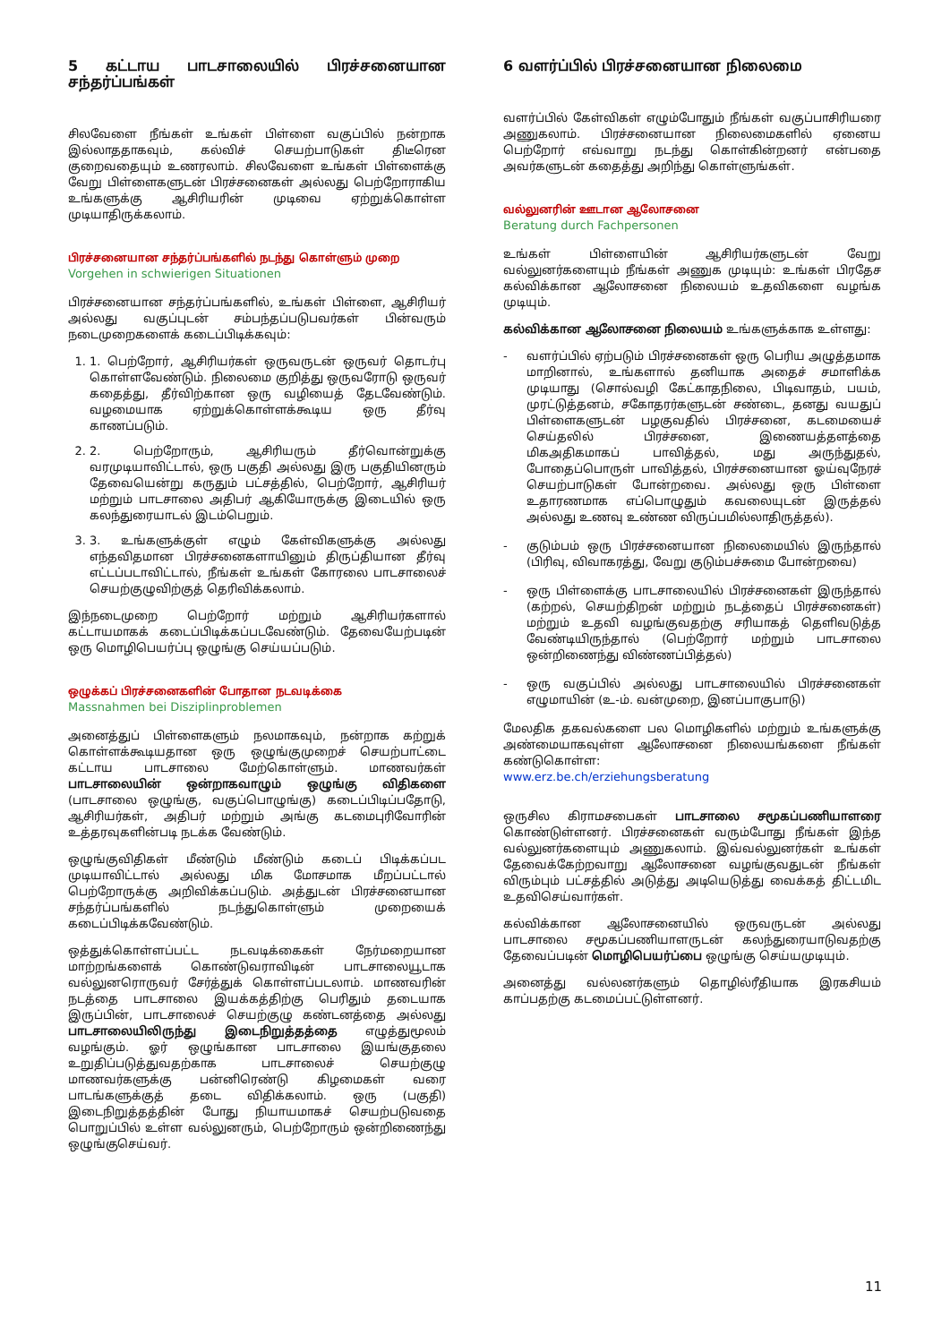5 கட்டாய பாடசாலையில் பிரச்சனையான சந்தர்ப்பங்கள்
சிலவேளை நீங்கள் உங்கள் பிள்ளை வகுப்பில் நன்றாக இல்லாததாகவும், கல்விச் செயற்பாடுகள் திடீரென குறைவதையும் உணரலாம். சிலவேளை உங்கள் பிள்ளைக்கு வேறு பிள்ளைகளுடன் பிரச்சனைகள் அல்லது பெற்றோராகிய உங்களுக்கு ஆசிரியரின் முடிவை ஏற்றுக்கொள்ள முடியாதிருக்கலாம்.
பிரச்சனையான சந்தர்ப்பங்களில் நடந்து கொள்ளும் முறை
Vorgehen in schwierigen Situationen
பிரச்சனையான சந்தர்ப்பங்களில், உங்கள் பிள்ளை, ஆசிரியர் அல்லது வகுப்புடன் சம்பந்தப்படுபவர்கள் பின்வரும் நடைமுறைகளைக் கடைப்பிடிக்கவும்:
1. 1. பெற்றோர், ஆசிரியர்கள் ஒருவருடன் ஒருவர் தொடர்பு கொள்ளவேண்டும். நிலைமை குறித்து ஒருவரோடு ஒருவர் கதைத்து, தீர்விற்கான ஒரு வழியைத் தேடவேண்டும். வழமையாக ஏற்றுக்கொள்ளக்கூடிய ஒரு தீர்வு காணப்படும்.
2. 2. பெற்றோரும், ஆசிரியரும் தீர்வொன்றுக்கு வரமுடியாவிட்டால், ஒரு பகுதி அல்லது இரு பகுதியினரும் தேவையென்று கருதும் பட்சத்தில், பெற்றோர், ஆசிரியர் மற்றும் பாடசாலை அதிபர் ஆகியோருக்கு இடையில் ஒரு கலந்துரையாடல் இடம்பெறும்.
3. 3. உங்களுக்குள் எழும் கேள்விகளுக்கு அல்லது எந்தவிதமான பிரச்சனைகளாயினும் திருப்தியான தீர்வு எட்டப்படாவிட்டால், நீங்கள் உங்கள் கோரலை பாடசாலைச் செயற்குழுவிற்குத் தெரிவிக்கலாம்.
இந்நடைமுறை பெற்றோர் மற்றும் ஆசிரியர்களால் கட்டாயமாகக் கடைப்பிடிக்கப்படவேண்டும். தேவையேற்படின் ஒரு மொழிபெயர்ப்பு ஒழுங்கு செய்யப்படும்.
ஒழுக்கப் பிரச்சனைகளின் போதான நடவடிக்கை
Massnahmen bei Disziplinproblemen
அனைத்துப் பிள்ளைகளும் நலமாகவும், நன்றாக கற்றுக் கொள்ளக்கூடியதான ஒரு ஒழுங்குமுறைச் செயற்பாட்டை கட்டாய பாடசாலை மேற்கொள்ளும். மாணவர்கள் பாடசாலையின் ஒன்றாகவாழும் ஒழுங்கு விதிகளை (பாடசாலை ஒழுங்கு, வகுப்பொழுங்கு) கடைப்பிடிப்பதோடு, ஆசிரியர்கள், அதிபர் மற்றும் அங்கு கடமைபுரிவோரின் உத்தரவுகளின்படி நடக்க வேண்டும்.
ஒழுங்குவிதிகள் மீண்டும் மீண்டும் கடைப் பிடிக்கப்பட முடியாவிட்டால் அல்லது மிக மோசமாக மீறப்பட்டால் பெற்றோருக்கு அறிவிக்கப்படும். அத்துடன் பிரச்சனையான சந்தர்ப்பங்களில் நடந்துகொள்ளும் முறையைக் கடைப்பிடிக்கவேண்டும்.
ஒத்துக்கொள்ளப்பட்ட நடவடிக்கைகள் நேர்மறையான மாற்றங்களைக் கொண்டுவராவிடின் பாடசாலையூடாக வல்லுனரொருவர் சேர்த்துக் கொள்ளப்படலாம். மாணவரின் நடத்தை பாடசாலை இயக்கத்திற்கு பெரிதும் தடையாக இருப்பின், பாடசாலைச் செயற்குழு கண்டனத்தை அல்லது பாடசாலையிலிருந்து இடைநிறுத்தத்தை எழுத்துமூலம் வழங்கும். ஓர் ஒழுங்கான பாடசாலை இயங்குதலை உறுதிப்படுத்துவதற்காக பாடசாலைச் செயற்குழு மாணவர்களுக்கு பன்னிரெண்டு கிழமைகள் வரை பாடங்களுக்குத் தடை விதிக்கலாம். ஒரு (பகுதி) இடைநிறுத்தத்தின் போது நியாயமாகச் செயற்படுவதை பொறுப்பில் உள்ள வல்லுனரும், பெற்றோரும் ஒன்றிணைந்து ஒழுங்குசெய்வர்.
6 வளர்ப்பில் பிரச்சனையான நிலைமை
வளர்ப்பில் கேள்விகள் எழும்போதும் நீங்கள் வகுப்பாசிரியரை அணுகலாம். பிரச்சனையான நிலைமைகளில் ஏனைய பெற்றோர் எவ்வாறு நடந்து கொள்கின்றனர் என்பதை அவர்களுடன் கதைத்து அறிந்து கொள்ளுங்கள்.
வல்லுனரின் ஊடான ஆலோசனை
Beratung durch Fachpersonen
உங்கள் பிள்ளையின் ஆசிரியர்களுடன் வேறு வல்லுனர்களையும் நீங்கள் அணுக முடியும்: உங்கள் பிரதேச கல்விக்கான ஆலோசனை நிலையம் உதவிகளை வழங்க முடியும்.
கல்விக்கான ஆலோசனை நிலையம் உங்களுக்காக உள்ளது:
- வளர்ப்பில் ஏற்படும் பிரச்சனைகள் ஒரு பெரிய அழுத்தமாக மாறினால், உங்களால் தனியாக அதைச் சமாளிக்க முடியாது (சொல்வழி கேட்காதநிலை, பிடிவாதம், பயம், முரட்டுத்தனம், சகோதரர்களுடன் சண்டை, தனது வயதுப் பிள்ளைகளுடன் பழகுவதில் பிரச்சனை, கடமையைச் செய்தலில் பிரச்சனை, இணையத்தளத்தை மிகஅதிகமாகப் பாவித்தல், மது அருந்துதல், போதைப்பொருள் பாவித்தல், பிரச்சனையான ஓய்வுநேரச் செயற்பாடுகள் போன்றவை. அல்லது ஒரு பிள்ளை உதாரணமாக எப்பொழுதும் கவலையுடன் இருத்தல் அல்லது உணவு உண்ண விருப்பமில்லாதிருத்தல்).
- குடும்பம் ஒரு பிரச்சனையான நிலைமையில் இருந்தால் (பிரிவு, விவாகரத்து, வேறு குடும்பச்சுமை போன்றவை)
- ஒரு பிள்ளைக்கு பாடசாலையில் பிரச்சனைகள் இருந்தால் (கற்றல், செயற்திறன் மற்றும் நடத்தைப் பிரச்சனைகள்) மற்றும் உதவி வழங்குவதற்கு சரியாகத் தெளிவடுத்த வேண்டியிருந்தால் (பெற்றோர் மற்றும் பாடசாலை ஒன்றிணைந்து விண்ணப்பித்தல்)
- ஒரு வகுப்பில் அல்லது பாடசாலையில் பிரச்சனைகள் எழுமாயின் (உ-ம். வன்முறை, இனப்பாகுபாடு)
மேலதிக தகவல்களை பல மொழிகளில் மற்றும் உங்களுக்கு அண்மையாகவுள்ள ஆலோசனை நிலையங்களை நீங்கள் கண்டுகொள்ள:
www.erz.be.ch/erziehungsberatung
ஒருசில கிராமசபைகள் பாடசாலை சமூகப்பணியாளரை கொண்டுள்ளனர். பிரச்சனைகள் வரும்போது நீங்கள் இந்த வல்லுனர்களையும் அணுகலாம். இவ்வல்லுனர்கள் உங்கள் தேவைக்கேற்றவாறு ஆலோசனை வழங்குவதுடன் நீங்கள் விரும்பும் பட்சத்தில் அடுத்து அடியெடுத்து வைக்கத் திட்டமிட உதவிசெய்வார்கள்.
கல்விக்கான ஆலோசனையில் ஒருவருடன் அல்லது பாடசாலை சமூகப்பணியாளருடன் கலந்துரையாடுவதற்கு தேவைப்படின் மொழிபெயர்ப்பை ஒழுங்கு செய்யமுடியும்.
அனைத்து வல்லனர்களும் தொழில்ரீதியாக இரகசியம் காப்பதற்கு கடமைப்பட்டுள்ளனர்.
11